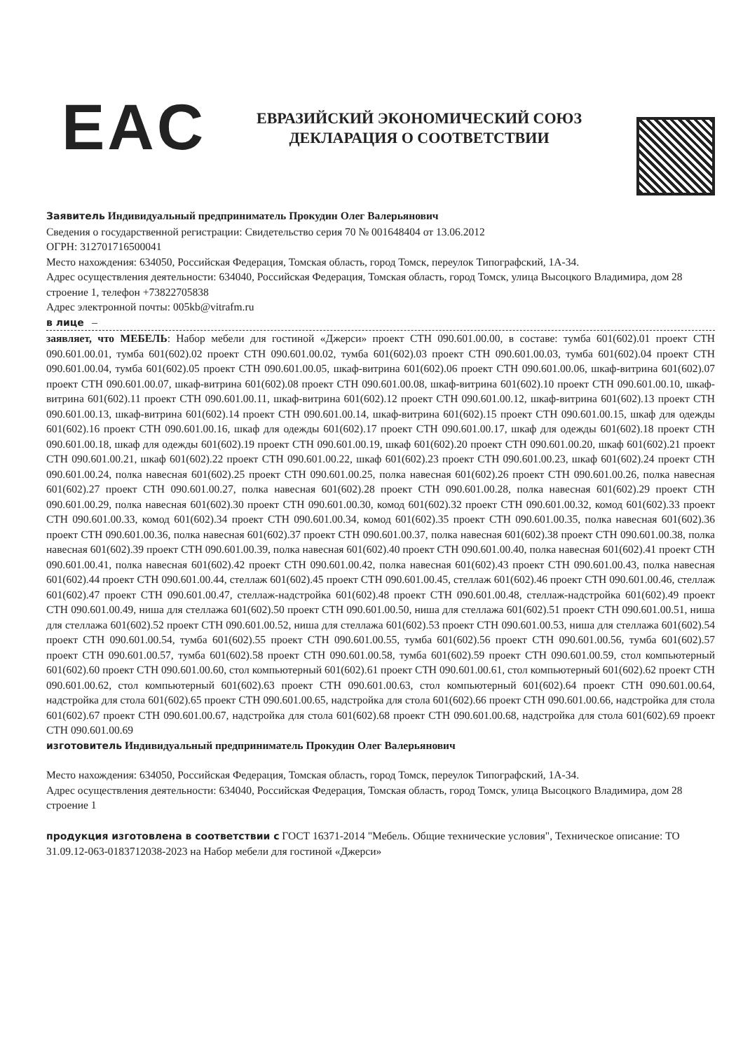EAC
ЕВРАЗИЙСКИЙ ЭКОНОМИЧЕСКИЙ СОЮЗ
ДЕКЛАРАЦИЯ О СООТВЕТСТВИИ
Заявитель Индивидуальный предприниматель Прокудин Олег Валерьянович
Сведения о государственной регистрации: Свидетельство серия 70 № 001648404 от 13.06.2012
ОГРН: 312701716500041
Место нахождения: 634050, Российская Федерация, Томская область, город Томск, переулок Типографский, 1А-34.
Адрес осуществления деятельности: 634040, Российская Федерация, Томская область, город Томск, улица Высоцкого Владимира, дом 28 строение 1, телефон +73822705838
Адрес электронной почты: 005kb@vitrafm.ru
в лице –
заявляет, что МЕБЕЛЬ: Набор мебели для гостиной «Джерси» проект СТН 090.601.00.00, в составе: тумба 601(602).01 проект СТН 090.601.00.01, тумба 601(602).02 проект СТН 090.601.00.02, тумба 601(602).03 проект СТН 090.601.00.03, тумба 601(602).04 проект СТН 090.601.00.04, тумба 601(602).05 проект СТН 090.601.00.05, шкаф-витрина 601(602).06 проект СТН 090.601.00.06, шкаф-витрина 601(602).07 проект СТН 090.601.00.07, шкаф-витрина 601(602).08 проект СТН 090.601.00.08, шкаф-витрина 601(602).10 проект СТН 090.601.00.10, шкаф-витрина 601(602).11 проект СТН 090.601.00.11, шкаф-витрина 601(602).12 проект СТН 090.601.00.12, шкаф-витрина 601(602).13 проект СТН 090.601.00.13, шкаф-витрина 601(602).14 проект СТН 090.601.00.14, шкаф-витрина 601(602).15 проект СТН 090.601.00.15, шкаф для одежды 601(602).16 проект СТН 090.601.00.16, шкаф для одежды 601(602).17 проект СТН 090.601.00.17, шкаф для одежды 601(602).18 проект СТН 090.601.00.18, шкаф для одежды 601(602).19 проект СТН 090.601.00.19, шкаф 601(602).20 проект СТН 090.601.00.20, шкаф 601(602).21 проект СТН 090.601.00.21, шкаф 601(602).22 проект СТН 090.601.00.22, шкаф 601(602).23 проект СТН 090.601.00.23, шкаф 601(602).24 проект СТН 090.601.00.24, полка навесная 601(602).25 проект СТН 090.601.00.25, полка навесная 601(602).26 проект СТН 090.601.00.26, полка навесная 601(602).27 проект СТН 090.601.00.27, полка навесная 601(602).28 проект СТН 090.601.00.28, полка навесная 601(602).29 проект СТН 090.601.00.29, полка навесная 601(602).30 проект СТН 090.601.00.30, комод 601(602).32 проект СТН 090.601.00.32, комод 601(602).33 проект СТН 090.601.00.33, комод 601(602).34 проект СТН 090.601.00.34, комод 601(602).35 проект СТН 090.601.00.35, полка навесная 601(602).36 проект СТН 090.601.00.36, полка навесная 601(602).37 проект СТН 090.601.00.37, полка навесная 601(602).38 проект СТН 090.601.00.38, полка навесная 601(602).39 проект СТН 090.601.00.39, полка навесная 601(602).40 проект СТН 090.601.00.40, полка навесная 601(602).41 проект СТН 090.601.00.41, полка навесная 601(602).42 проект СТН 090.601.00.42, полка навесная 601(602).43 проект СТН 090.601.00.43, полка навесная 601(602).44 проект СТН 090.601.00.44, стеллаж 601(602).45 проект СТН 090.601.00.45, стеллаж 601(602).46 проект СТН 090.601.00.46, стеллаж 601(602).47 проект СТН 090.601.00.47, стеллаж-надстройка 601(602).48 проект СТН 090.601.00.48, стеллаж-надстройка 601(602).49 проект СТН 090.601.00.49, ниша для стеллажа 601(602).50 проект СТН 090.601.00.50, ниша для стеллажа 601(602).51 проект СТН 090.601.00.51, ниша для стеллажа 601(602).52 проект СТН 090.601.00.52, ниша для стеллажа 601(602).53 проект СТН 090.601.00.53, ниша для стеллажа 601(602).54 проект СТН 090.601.00.54, тумба 601(602).55 проект СТН 090.601.00.55, тумба 601(602).56 проект СТН 090.601.00.56, тумба 601(602).57 проект СТН 090.601.00.57, тумба 601(602).58 проект СТН 090.601.00.58, тумба 601(602).59 проект СТН 090.601.00.59, стол компьютерный 601(602).60 проект СТН 090.601.00.60, стол компьютерный 601(602).61 проект СТН 090.601.00.61, стол компьютерный 601(602).62 проект СТН 090.601.00.62, стол компьютерный 601(602).63 проект СТН 090.601.00.63, стол компьютерный 601(602).64 проект СТН 090.601.00.64, надстройка для стола 601(602).65 проект СТН 090.601.00.65, надстройка для стола 601(602).66 проект СТН 090.601.00.66, надстройка для стола 601(602).67 проект СТН 090.601.00.67, надстройка для стола 601(602).68 проект СТН 090.601.00.68, надстройка для стола 601(602).69 проект СТН 090.601.00.69
изготовитель Индивидуальный предприниматель Прокудин Олег Валерьянович
Место нахождения: 634050, Российская Федерация, Томская область, город Томск, переулок Типографский, 1А-34.
Адрес осуществления деятельности: 634040, Российская Федерация, Томская область, город Томск, улица Высоцкого Владимира, дом 28 строение 1
продукция изготовлена в соответствии с ГОСТ 16371-2014 "Мебель. Общие технические условия", Техническое описание: ТО 31.09.12-063-0183712038-2023 на Набор мебели для гостиной «Джерси»